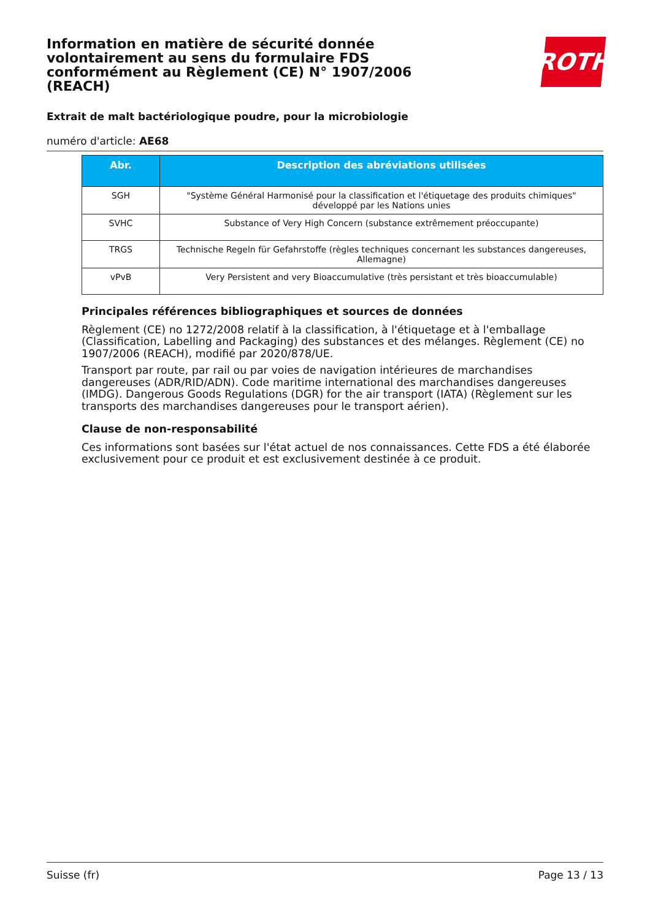ROTH
Information en matière de sécurité donnée volontairement au sens du formulaire FDS conformément au Règlement (CE) N° 1907/2006 (REACH)
Extrait de malt bactériologique poudre, pour la microbiologie
numéro d'article: AE68
| Abr. | Description des abréviations utilisées |
| --- | --- |
| SGH | "Système Général Harmonisé pour la classification et l'étiquetage des produits chimiques" développé par les Nations unies |
| SVHC | Substance of Very High Concern (substance extrêmement préoccupante) |
| TRGS | Technische Regeln für Gefahrstoffe (règles techniques concernant les substances dangereuses, Allemagne) |
| vPvB | Very Persistent and very Bioaccumulative (très persistant et très bioaccumulable) |
Principales références bibliographiques et sources de données
Règlement (CE) no 1272/2008 relatif à la classification, à l'étiquetage et à l'emballage (Classification, Labelling and Packaging) des substances et des mélanges. Règlement (CE) no 1907/2006 (REACH), modifié par 2020/878/UE.
Transport par route, par rail ou par voies de navigation intérieures de marchandises dangereuses (ADR/RID/ADN). Code maritime international des marchandises dangereuses (IMDG). Dangerous Goods Regulations (DGR) for the air transport (IATA) (Règlement sur les transports des marchandises dangereuses pour le transport aérien).
Clause de non-responsabilité
Ces informations sont basées sur l'état actuel de nos connaissances. Cette FDS a été élaborée exclusivement pour ce produit et est exclusivement destinée à ce produit.
Suisse (fr) Page 13 / 13